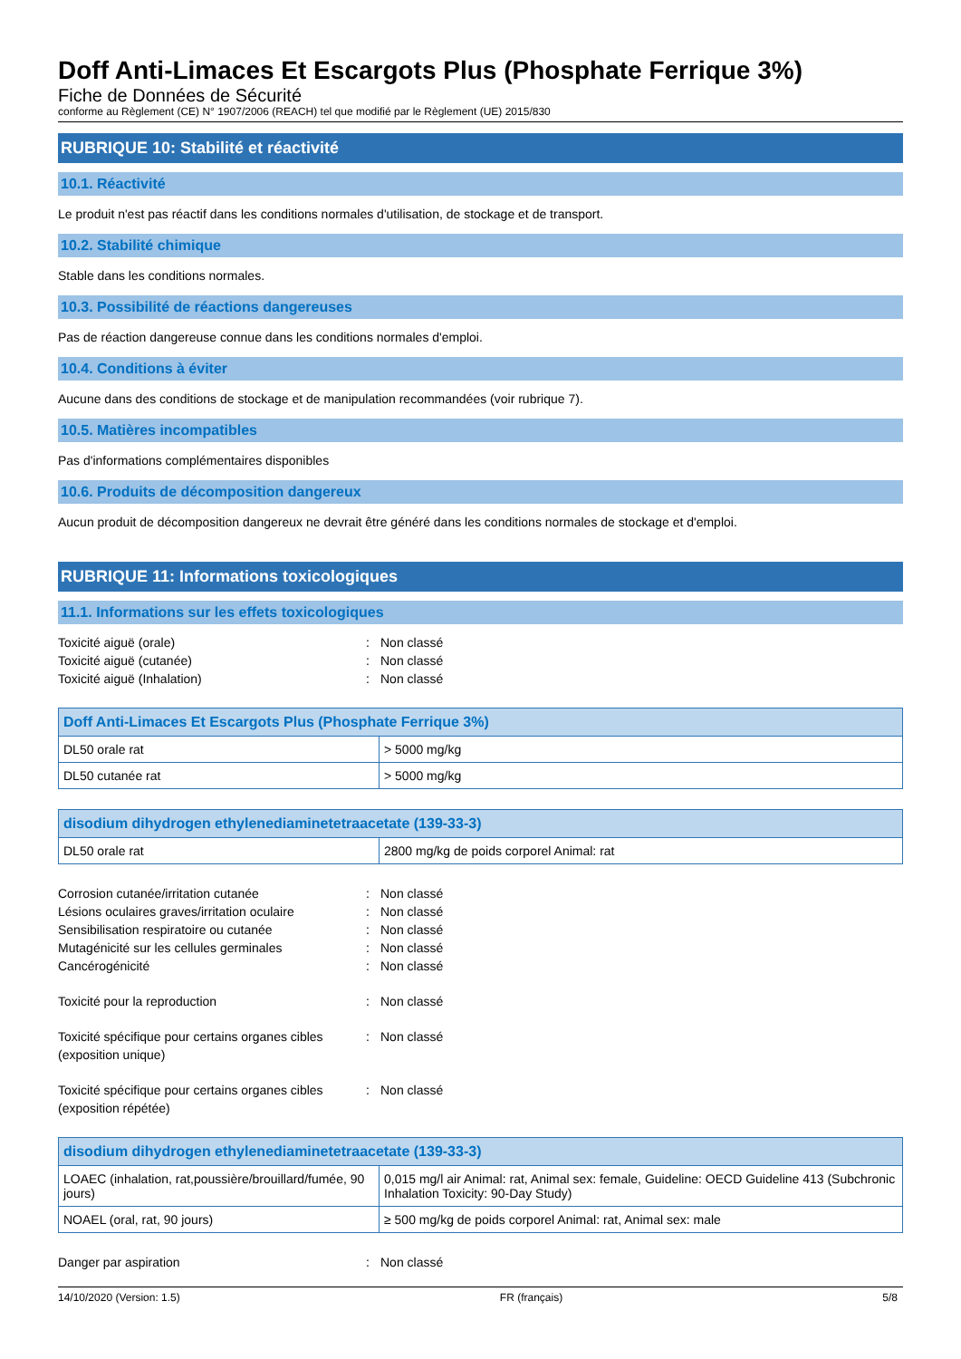Doff Anti-Limaces Et Escargots Plus (Phosphate Ferrique 3%)
Fiche de Données de Sécurité
conforme au Règlement (CE) N° 1907/2006 (REACH) tel que modifié par le Règlement (UE) 2015/830
RUBRIQUE 10: Stabilité et réactivité
10.1. Réactivité
Le produit n'est pas réactif dans les conditions normales d'utilisation, de stockage et de transport.
10.2. Stabilité chimique
Stable dans les conditions normales.
10.3. Possibilité de réactions dangereuses
Pas de réaction dangereuse connue dans les conditions normales d'emploi.
10.4. Conditions à éviter
Aucune dans des conditions de stockage et de manipulation recommandées (voir rubrique 7).
10.5. Matières incompatibles
Pas d'informations complémentaires disponibles
10.6. Produits de décomposition dangereux
Aucun produit de décomposition dangereux ne devrait être généré dans les conditions normales de stockage et d'emploi.
RUBRIQUE 11: Informations toxicologiques
11.1. Informations sur les effets toxicologiques
Toxicité aiguë (orale): Non classé Toxicité aiguë (cutanée): Non classé Toxicité aiguë (Inhalation): Non classé
| Doff Anti-Limaces Et Escargots Plus (Phosphate Ferrique 3%) | |
| --- | --- |
| DL50 orale rat | > 5000 mg/kg |
| DL50 cutanée rat | > 5000 mg/kg |
| disodium dihydrogen ethylenediaminetetraacetate (139-33-3) | |
| --- | --- |
| DL50 orale rat | 2800 mg/kg de poids corporel Animal: rat |
Corrosion cutanée/irritation cutanée: Non classé Lésions oculaires graves/irritation oculaire: Non classé Sensibilisation respiratoire ou cutanée: Non classé Mutagénicité sur les cellules germinales: Non classé Cancérogénicité: Non classé Toxicité pour la reproduction: Non classé Toxicité spécifique pour certains organes cibles (exposition unique): Non classé Toxicité spécifique pour certains organes cibles (exposition répétée): Non classé
| disodium dihydrogen ethylenediaminetetraacetate (139-33-3) | |
| --- | --- |
| LOAEC (inhalation, rat,poussière/brouillard/fumée, 90 jours) | 0,015 mg/l air Animal: rat, Animal sex: female, Guideline: OECD Guideline 413 (Subchronic Inhalation Toxicity: 90-Day Study) |
| NOAEL (oral, rat, 90 jours) | ≥ 500 mg/kg de poids corporel Animal: rat, Animal sex: male |
Danger par aspiration: Non classé
14/10/2020 (Version: 1.5) FR (français) 5/8